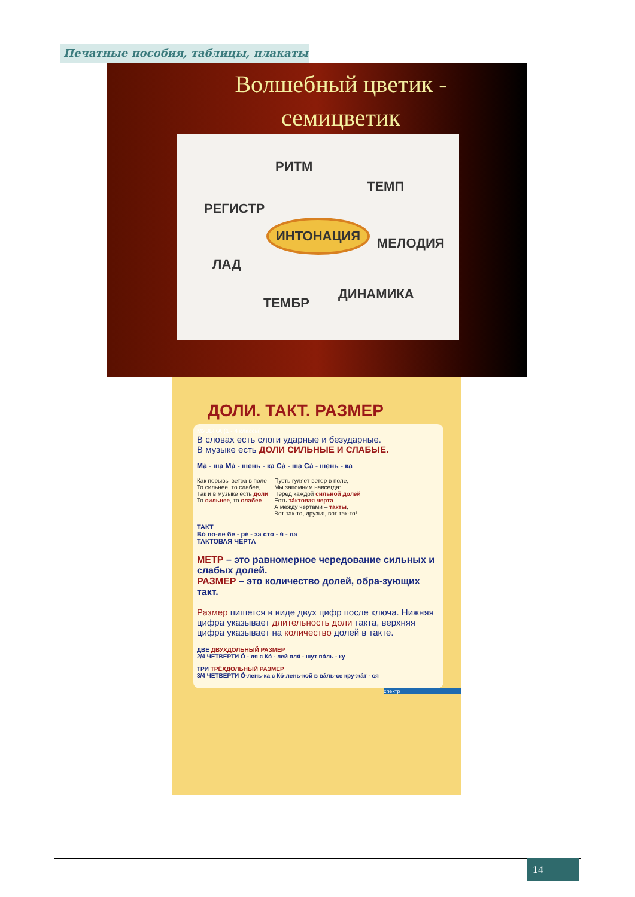Печатные пособия, таблицы, плакаты
Волшебный цветик -
семицветик
РИТМ
ТЕМП
РЕГИСТР
ИНТОНАЦИЯ
МЕЛОДИЯ
ЛАД
ДИНАМИКА
ТЕМБР
ДОЛИ. ТАКТ. РАЗМЕР
МУЗЫКА (1 - 4 классы)
В словах есть слоги ударные и безударные.
В музыке есть ДОЛИ СИЛЬНЫЕ И СЛАБЫЕ.
Ма́ - ша Ма́ - шень - ка Са́ - ша Са́ - шень - ка
Как порывы ветра в поле
То сильнее, то слабее,
Так и в музыке есть доли
То сильнее, то слабее.
Пусть гуляет ветер в поле,
Мы запомним навсегда:
Перед каждой сильной долей
Есть та́ктовая черта.
А между чертами – та́кты,
Вот так-то, друзья, вот так-то!
ТАКТ
Во́ по-ле бе - ре́ - за сто - я́ - ла
ТАКТОВАЯ ЧЕРТА
МЕТР – это равномерное чередование сильных и слабых долей.
РАЗМЕР – это количество долей, обра-зующих такт.
Размер пишется в виде двух цифр после ключа. Нижняя цифра указывает длительность доли такта, верхняя цифра указывает на количество долей в такте.
ДВЕ ДВУХДОЛЬНЫЙ РАЗМЕР
2/4 ЧЕТВЕРТИ О́ - ля с Ко́ - лей пля́ - шут по́ль - ку
ТРИ ТРЁХДОЛЬНЫЙ РАЗМЕР
3/4 ЧЕТВЕРТИ О́-лень-ка с Ко́-лень-кой в ва́ль-се кру-жа́т - ся
спектр
14